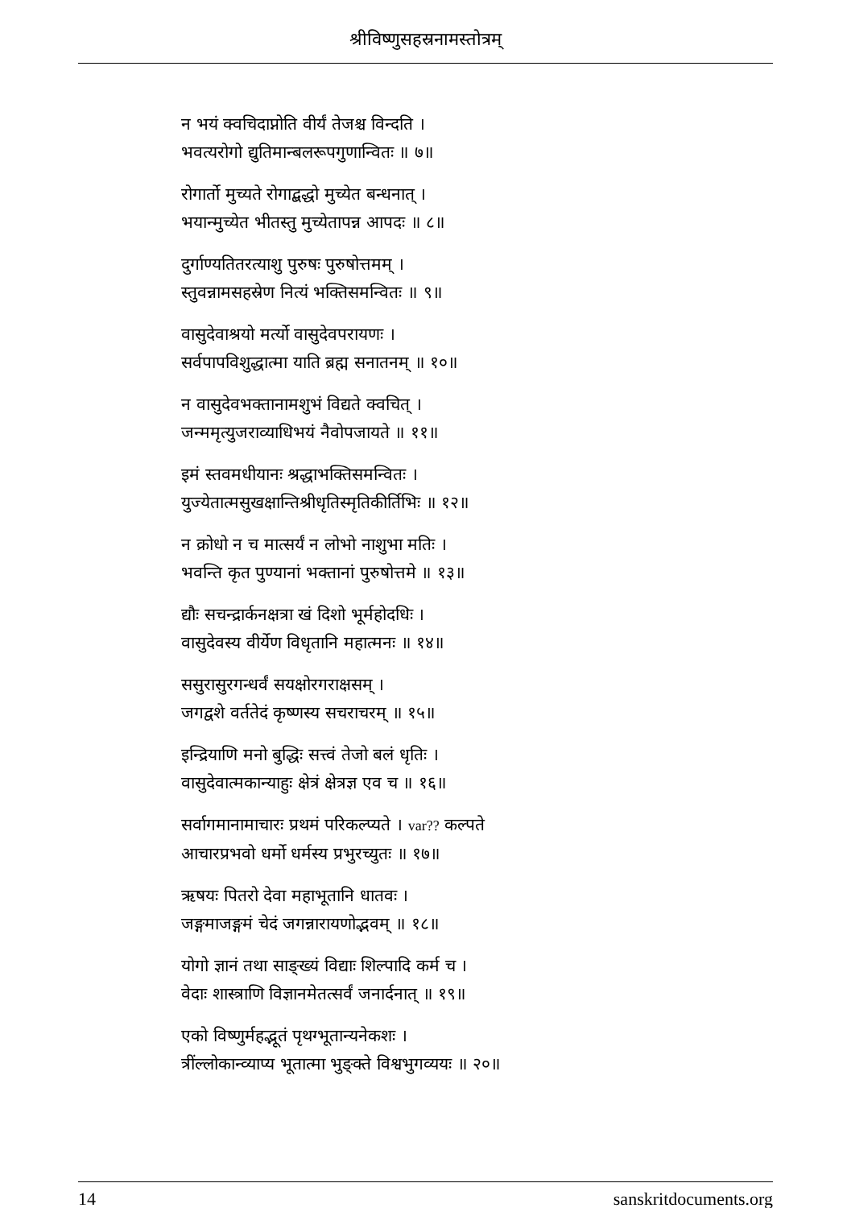श्रीविष्णुसहस्रनामस्तोत्रम्
न भयं क्वचिदाप्नोति वीर्यं तेजश्च विन्दति ।
भवत्यरोगो द्युतिमान्बलरूपगुणान्वितः ॥ ७॥
रोगार्तो मुच्यते रोगाद्बद्धो मुच्येत बन्धनात् ।
भयान्मुच्येत भीतस्तु मुच्येतापन्न आपदः ॥ ८॥
दुर्गाण्यतितरत्याशु पुरुषः पुरुषोत्तमम् ।
स्तुवन्नामसहस्रेण नित्यं भक्तिसमन्वितः ॥ ९॥
वासुदेवाश्रयो मर्त्यो वासुदेवपरायणः ।
सर्वपापविशुद्धात्मा याति ब्रह्म सनातनम् ॥ १०॥
न वासुदेवभक्तानामशुभं विद्यते क्वचित् ।
जन्ममृत्युजराव्याधिभयं नैवोपजायते ॥ ११॥
इमं स्तवमधीयानः श्रद्धाभक्तिसमन्वितः ।
युज्येतात्मसुखक्षान्तिश्रीधृतिस्मृतिकीर्तिभिः ॥ १२॥
न क्रोधो न च मात्सर्यं न लोभो नाशुभा मतिः ।
भवन्ति कृत पुण्यानां भक्तानां पुरुषोत्तमे ॥ १३॥
द्यौः सचन्द्रार्कनक्षत्रा खं दिशो भूर्महोदधिः ।
वासुदेवस्य वीर्येण विधृतानि महात्मनः ॥ १४॥
ससुरासुरगन्धर्वं सयक्षोरगराक्षसम् ।
जगद्वशे वर्ततेदं कृष्णस्य सचराचरम् ॥ १५॥
इन्द्रियाणि मनो बुद्धिः सत्त्वं तेजो बलं धृतिः ।
वासुदेवात्मकान्याहुः क्षेत्रं क्षेत्रज्ञ एव च ॥ १६॥
सर्वागमानामाचारः प्रथमं परिकल्प्यते । var?? कल्पते
आचारप्रभवो धर्मो धर्मस्य प्रभुरच्युतः ॥ १७॥
ऋषयः पितरो देवा महाभूतानि धातवः ।
जङ्गमाजङ्गमं चेदं जगन्नारायणोद्भवम् ॥ १८॥
योगो ज्ञानं तथा साङ्ख्यं विद्याः शिल्पादि कर्म च ।
वेदाः शास्त्राणि विज्ञानमेतत्सर्वं जनार्दनात् ॥ १९॥
एको विष्णुर्महद्भूतं पृथग्भूतान्यनेकशः ।
त्रींल्लोकान्व्याप्य भूतात्मा भुङ्क्ते विश्वभुगव्ययः ॥ २०॥
14 sanskritdocuments.org